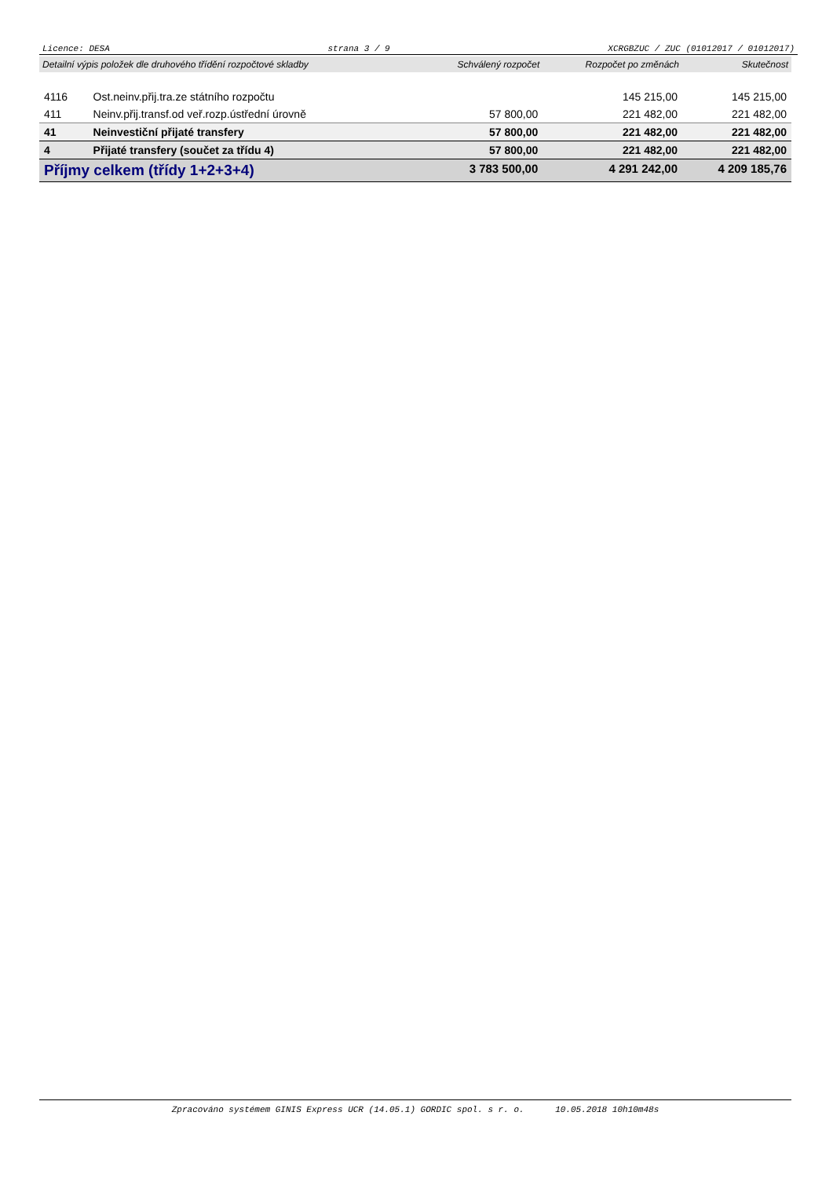Licence: DESA strana 3 / 9 XCRGBZUC / ZUC (01012017 / 01012017)
| Detailní výpis položek dle druhového třídění rozpočtové skladby | | Schválený rozpočet | Rozpočet po změnách | Skutečnost |
| --- | --- | --- | --- | --- |
| 4116 | Ost.neinv.přij.tra.ze státního rozpočtu | | 145 215,00 | 145 215,00 |
| 411 | Neinv.přij.transf.od veř.rozp.ústřední úrovně | 57 800,00 | 221 482,00 | 221 482,00 |
| 41 | Neinvestiční přijaté transfery | 57 800,00 | 221 482,00 | 221 482,00 |
| 4 | Přijaté transfery (součet za třídu 4) | 57 800,00 | 221 482,00 | 221 482,00 |
| Příjmy celkem (třídy 1+2+3+4) | | 3 783 500,00 | 4 291 242,00 | 4 209 185,76 |
Zpracováno systémem GINIS Express UCR (14.05.1) GORDIC spol. s r. o. 10.05.2018 10h10m48s